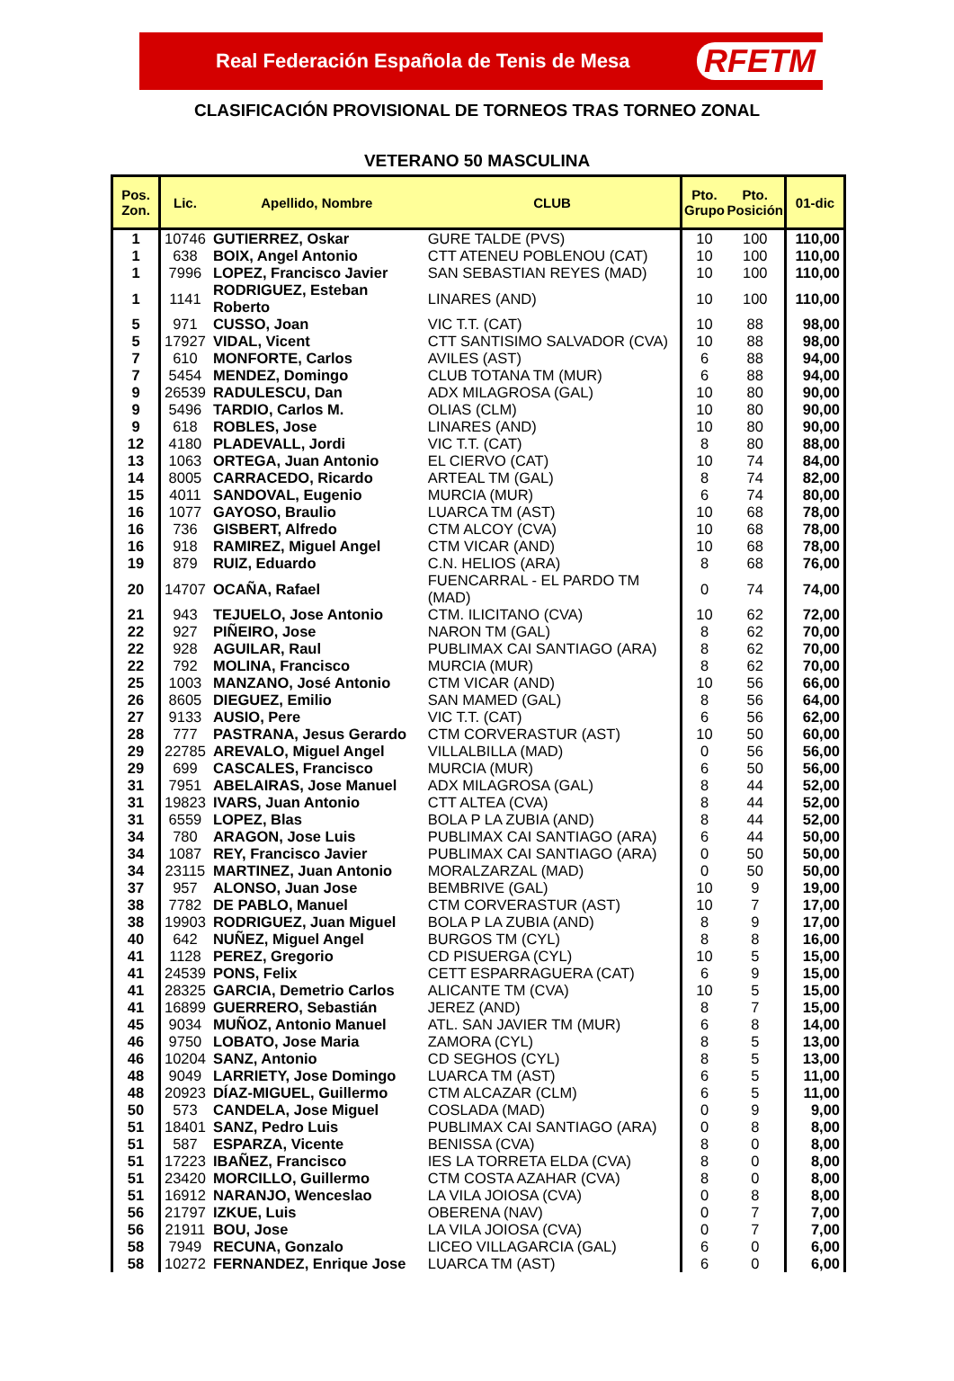Real Federación Española de Tenis de Mesa RFETM
CLASIFICACIÓN PROVISIONAL DE TORNEOS TRAS TORNEO ZONAL
VETERANO 50 MASCULINA
| Pos. Zon. | Lic. | Apellido, Nombre | CLUB | Pto. Grupo | Pto. Posición | 01-dic |
| --- | --- | --- | --- | --- | --- | --- |
| 1 | 10746 | GUTIERREZ, Oskar | GURE TALDE (PVS) | 10 | 100 | 110,00 |
| 1 | 638 | BOIX, Angel Antonio | CTT ATENEU POBLENOU (CAT) | 10 | 100 | 110,00 |
| 1 | 7996 | LOPEZ, Francisco Javier | SAN SEBASTIAN REYES (MAD) | 10 | 100 | 110,00 |
| 1 | 1141 | RODRIGUEZ, Esteban Roberto | LINARES (AND) | 10 | 100 | 110,00 |
| 5 | 971 | CUSSO, Joan | VIC T.T. (CAT) | 10 | 88 | 98,00 |
| 5 | 17927 | VIDAL, Vicent | CTT SANTISIMO SALVADOR (CVA) | 10 | 88 | 98,00 |
| 7 | 610 | MONFORTE, Carlos | AVILES (AST) | 6 | 88 | 94,00 |
| 7 | 5454 | MENDEZ, Domingo | CLUB TOTANA TM (MUR) | 6 | 88 | 94,00 |
| 9 | 26539 | RADULESCU, Dan | ADX MILAGROSA (GAL) | 10 | 80 | 90,00 |
| 9 | 5496 | TARDIO, Carlos M. | OLIAS (CLM) | 10 | 80 | 90,00 |
| 9 | 618 | ROBLES, Jose | LINARES (AND) | 10 | 80 | 90,00 |
| 12 | 4180 | PLADEVALL, Jordi | VIC T.T. (CAT) | 8 | 80 | 88,00 |
| 13 | 1063 | ORTEGA, Juan Antonio | EL CIERVO (CAT) | 10 | 74 | 84,00 |
| 14 | 8005 | CARRACEDO, Ricardo | ARTEAL TM (GAL) | 8 | 74 | 82,00 |
| 15 | 4011 | SANDOVAL, Eugenio | MURCIA (MUR) | 6 | 74 | 80,00 |
| 16 | 1077 | GAYOSO, Braulio | LUARCA TM (AST) | 10 | 68 | 78,00 |
| 16 | 736 | GISBERT, Alfredo | CTM ALCOY (CVA) | 10 | 68 | 78,00 |
| 16 | 918 | RAMIREZ, Miguel Angel | CTM VICAR (AND) | 10 | 68 | 78,00 |
| 19 | 879 | RUIZ, Eduardo | C.N. HELIOS (ARA) | 8 | 68 | 76,00 |
| 20 | 14707 | OCAÑA, Rafael | FUENCARRAL - EL PARDO TM (MAD) | 0 | 74 | 74,00 |
| 21 | 943 | TEJUELO, Jose Antonio | CTM. ILICITANO (CVA) | 10 | 62 | 72,00 |
| 22 | 927 | PIÑEIRO, Jose | NARON TM (GAL) | 8 | 62 | 70,00 |
| 22 | 928 | AGUILAR, Raul | PUBLIMAX CAI SANTIAGO (ARA) | 8 | 62 | 70,00 |
| 22 | 792 | MOLINA, Francisco | MURCIA (MUR) | 8 | 62 | 70,00 |
| 25 | 1003 | MANZANO, José Antonio | CTM VICAR (AND) | 10 | 56 | 66,00 |
| 26 | 8605 | DIEGUEZ, Emilio | SAN MAMED (GAL) | 8 | 56 | 64,00 |
| 27 | 9133 | AUSIO, Pere | VIC T.T. (CAT) | 6 | 56 | 62,00 |
| 28 | 777 | PASTRANA, Jesus Gerardo | CTM CORVERASTUR (AST) | 10 | 50 | 60,00 |
| 29 | 22785 | AREVALO, Miguel Angel | VILLALBILLA (MAD) | 0 | 56 | 56,00 |
| 29 | 699 | CASCALES, Francisco | MURCIA (MUR) | 6 | 50 | 56,00 |
| 31 | 7951 | ABELAIRAS, Jose Manuel | ADX MILAGROSA (GAL) | 8 | 44 | 52,00 |
| 31 | 19823 | IVARS, Juan Antonio | CTT ALTEA (CVA) | 8 | 44 | 52,00 |
| 31 | 6559 | LOPEZ, Blas | BOLA P LA ZUBIA (AND) | 8 | 44 | 52,00 |
| 34 | 780 | ARAGON, Jose Luis | PUBLIMAX CAI SANTIAGO (ARA) | 6 | 44 | 50,00 |
| 34 | 1087 | REY, Francisco Javier | PUBLIMAX CAI SANTIAGO (ARA) | 0 | 50 | 50,00 |
| 34 | 23115 | MARTINEZ, Juan Antonio | MORALZARZAL (MAD) | 0 | 50 | 50,00 |
| 37 | 957 | ALONSO, Juan Jose | BEMBRIVE (GAL) | 10 | 9 | 19,00 |
| 38 | 7782 | DE PABLO, Manuel | CTM CORVERASTUR (AST) | 10 | 7 | 17,00 |
| 38 | 19903 | RODRIGUEZ, Juan Miguel | BOLA P LA ZUBIA (AND) | 8 | 9 | 17,00 |
| 40 | 642 | NUÑEZ, Miguel Angel | BURGOS TM (CYL) | 8 | 8 | 16,00 |
| 41 | 1128 | PEREZ, Gregorio | CD PISUERGA (CYL) | 10 | 5 | 15,00 |
| 41 | 24539 | PONS, Felix | CETT ESPARRAGUERA (CAT) | 6 | 9 | 15,00 |
| 41 | 28325 | GARCIA, Demetrio Carlos | ALICANTE TM (CVA) | 10 | 5 | 15,00 |
| 41 | 16899 | GUERRERO, Sebastián | JEREZ (AND) | 8 | 7 | 15,00 |
| 45 | 9034 | MUÑOZ, Antonio Manuel | ATL. SAN JAVIER TM (MUR) | 6 | 8 | 14,00 |
| 46 | 9750 | LOBATO, Jose Maria | ZAMORA (CYL) | 8 | 5 | 13,00 |
| 46 | 10204 | SANZ, Antonio | CD SEGHOS (CYL) | 8 | 5 | 13,00 |
| 48 | 9049 | LARRIETY, Jose Domingo | LUARCA TM (AST) | 6 | 5 | 11,00 |
| 48 | 20923 | DÍAZ-MIGUEL, Guillermo | CTM ALCAZAR (CLM) | 6 | 5 | 11,00 |
| 50 | 573 | CANDELA, Jose Miguel | COSLADA (MAD) | 0 | 9 | 9,00 |
| 51 | 18401 | SANZ, Pedro Luis | PUBLIMAX CAI SANTIAGO (ARA) | 0 | 8 | 8,00 |
| 51 | 587 | ESPARZA, Vicente | BENISSA (CVA) | 8 | 0 | 8,00 |
| 51 | 17223 | IBAÑEZ, Francisco | IES LA TORRETA ELDA (CVA) | 8 | 0 | 8,00 |
| 51 | 23420 | MORCILLO, Guillermo | CTM COSTA AZAHAR (CVA) | 8 | 0 | 8,00 |
| 51 | 16912 | NARANJO, Wenceslao | LA VILA JOIOSA (CVA) | 0 | 8 | 8,00 |
| 56 | 21797 | IZKUE, Luis | OBERENA (NAV) | 0 | 7 | 7,00 |
| 56 | 21911 | BOU, Jose | LA VILA JOIOSA (CVA) | 0 | 7 | 7,00 |
| 58 | 7949 | RECUNA, Gonzalo | LICEO VILLAGARCIA (GAL) | 6 | 0 | 6,00 |
| 58 | 10272 | FERNANDEZ, Enrique Jose | LUARCA TM (AST) | 6 | 0 | 6,00 |